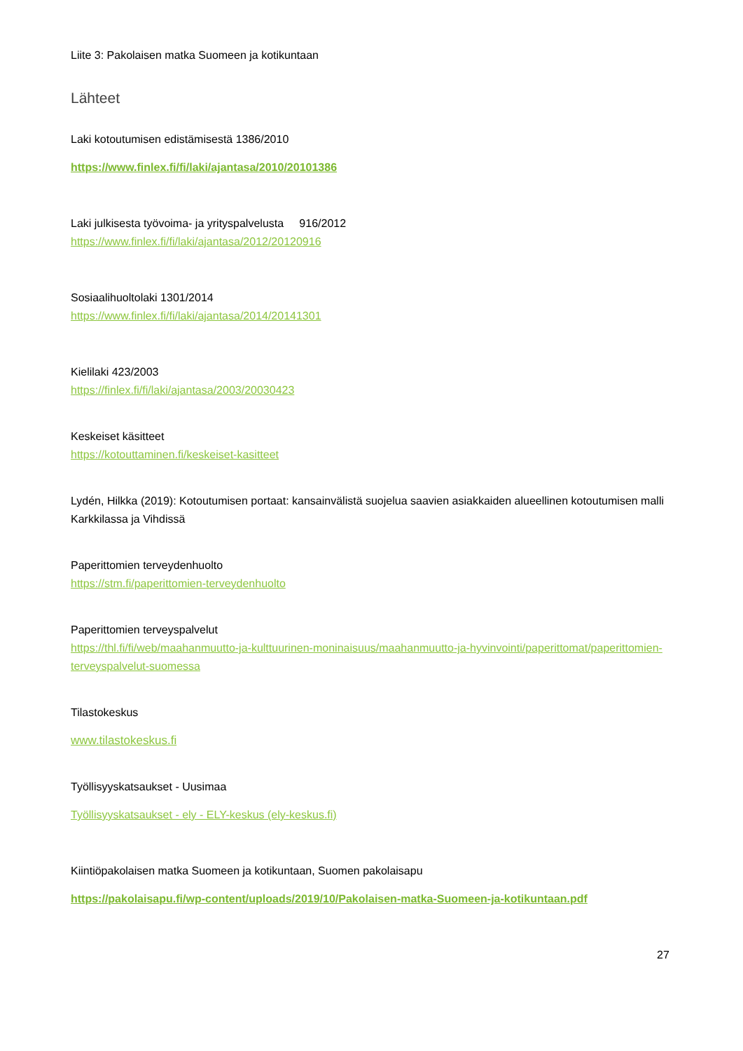Liite 3: Pakolaisen matka Suomeen ja kotikuntaan
Lähteet
Laki kotoutumisen edistämisestä 1386/2010
https://www.finlex.fi/fi/laki/ajantasa/2010/20101386
Laki julkisesta työvoima- ja yrityspalvelusta 916/2012
https://www.finlex.fi/fi/laki/ajantasa/2012/20120916
Sosiaalihuoltolaki 1301/2014
https://www.finlex.fi/fi/laki/ajantasa/2014/20141301
Kielilaki 423/2003
https://finlex.fi/fi/laki/ajantasa/2003/20030423
Keskeiset käsitteet
https://kotouttaminen.fi/keskeiset-kasitteet
Lydén, Hilkka (2019): Kotoutumisen portaat: kansainvälistä suojelua saavien asiakkaiden alueellinen kotoutumisen malli Karkkilassa ja Vihdissä
Paperittomien terveydenhuolto
https://stm.fi/paperittomien-terveydenhuolto
Paperittomien terveyspalvelut
https://thl.fi/fi/web/maahanmuutto-ja-kulttuurinen-moninaisuus/maahanmuutto-ja-hyvinvointi/paperittomat/paperittomien-terveyspalvelut-suomessa
Tilastokeskus
www.tilastokeskus.fi
Työllisyyskatsaukset - Uusimaa
Työllisyyskatsaukset - ely - ELY-keskus (ely-keskus.fi)
Kiintiöpakolaisen matka Suomeen ja kotikuntaan, Suomen pakolaisapu
https://pakolaisapu.fi/wp-content/uploads/2019/10/Pakolaisen-matka-Suomeen-ja-kotikuntaan.pdf
27